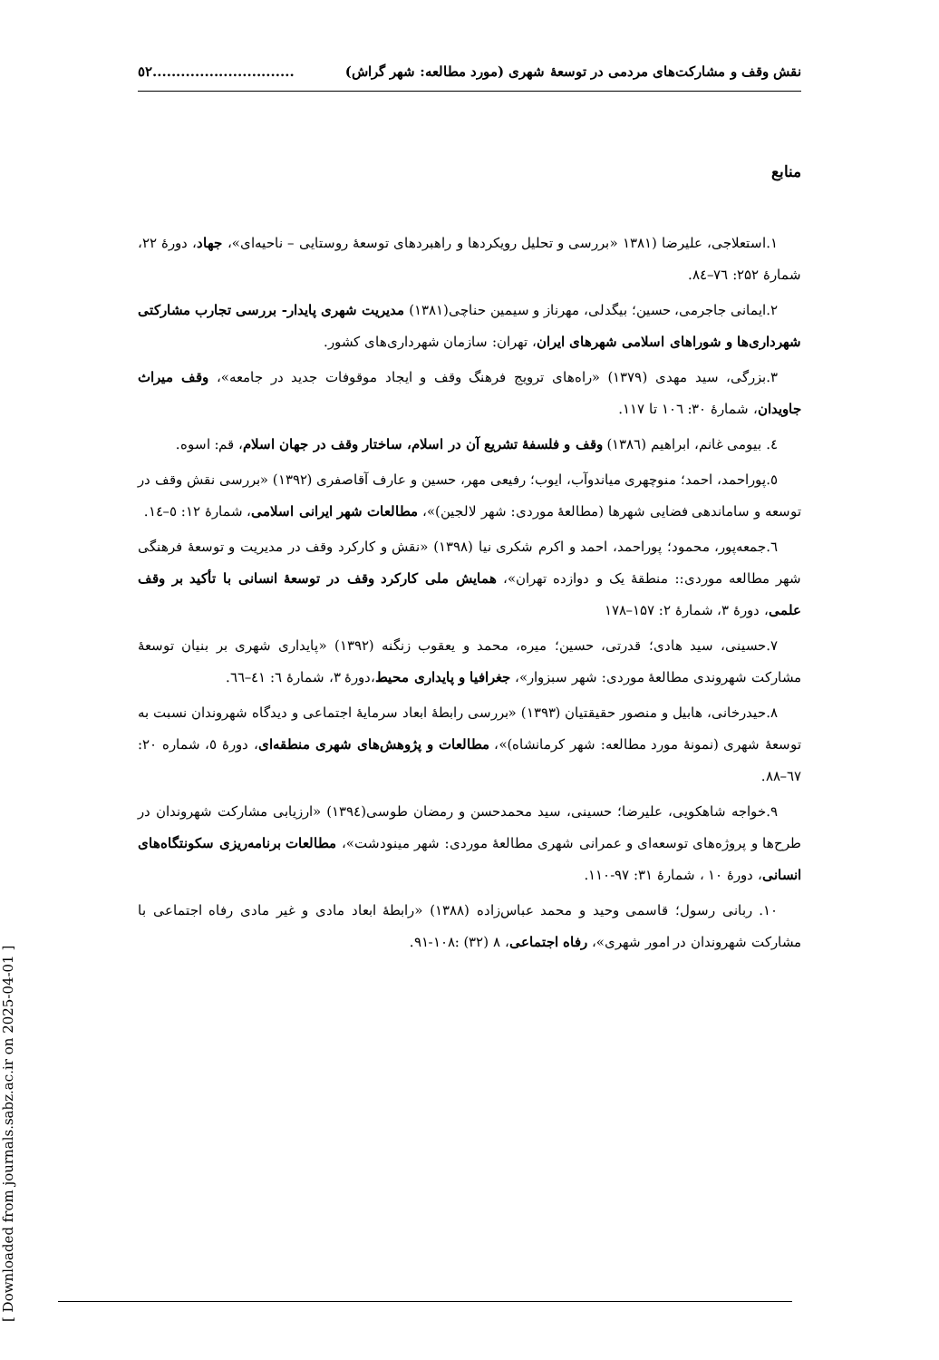[ Downloaded from journals.sabz.ac.ir on 2025-04-01 ]
نقش وقف و مشارکت‌های مردمی در توسعۀ شهری (مورد مطالعه: شهر گراش)..............................٥٢
منابع
۱.استعلاجی، علیرضا (۱۳۸۱ «بررسی و تحلیل رویکردها و راهبردهای توسعۀ روستایی – ناحیه‌ای»، جهاد، دورۀ ۲۲، شمارۀ ۲۵۲: ٧٦–٨٤.
۲.ایمانی جاجرمی، حسین؛ بیگدلی، مهرناز و سیمین حناچی(۱۳۸۱) مدیریت شهری پایدار- بررسی تجارب مشارکتی شهرداری‌ها و شوراهای اسلامی شهرهای ایران، تهران: سازمان شهرداری‌های کشور.
۳.بزرگی، سید مهدی (۱۳۷۹) «راه‌های ترویج فرهنگ وقف و ایجاد موقوفات جدید در جامعه»، وقف میراث جاویدان، شمارۀ ۳۰: ۱۰٦ تا ۱۱۷.
٤. بیومی غانم، ابراهیم (۱۳۸٦) وقف و فلسفۀ تشریع آن در اسلام، ساختار وقف در جهان اسلام، قم: اسوه.
٥.پوراحمد، احمد؛ منوچهری میاندوآب، ایوب؛ رفیعی مهر، حسین و عارف آقاصفری (۱۳۹۲) «بررسی نقش وقف در توسعه و ساماندهی فضایی شهرها (مطالعۀ موردی: شهر لالجین)»، مطالعات شهر ایرانی اسلامی، شمارۀ ۱۲: ٥–١٤.
٦.جمعه‌پور، محمود؛ پوراحمد، احمد و اکرم شکری نیا (۱۳۹۸) «نقش و کارکرد وقف در مدیریت و توسعۀ فرهنگی شهر مطالعه موردی:: منطقۀ یک و دوازده تهران»، همایش ملی کارکرد وقف در توسعۀ انسانی با تأکید بر وقف علمی، دورۀ ۳، شمارۀ ۲: ۱۵۷–۱۷۸
۷.حسینی، سید هادی؛ قدرتی، حسین؛ میره، محمد و یعقوب زنگنه (۱۳۹۲) «پایداری شهری بر بنیان توسعۀ مشارکت شهروندی مطالعۀ موردی: شهر سبزوار»، جغرافیا و پایداری محیط،دورۀ ۳، شمارۀ ٦: ٤١–٦٦.
۸.حیدرخانی، هابیل و منصور حقیقتیان (۱۳۹۳) «بررسی رابطۀ ابعاد سرمایۀ اجتماعی و دیدگاه شهروندان نسبت به توسعۀ شهری (نمونۀ مورد مطالعه: شهر کرمانشاه)»، مطالعات و پژوهش‌های شهری منطقه‌ای، دورۀ ٥، شماره ۲۰: ٦٧–۸۸.
۹.خواجه شاهکویی، علیرضا؛ حسینی، سید محمدحسن و رمضان طوسی(۱۳۹٤) «ارزیابی مشارکت شهروندان در طرح‌ها و پروژه‌های توسعه‌ای و عمرانی شهری مطالعۀ موردی: شهر مینودشت»، مطالعات برنامه‌ریزی سکونتگاه‌های انسانی، دورۀ ۱۰ ، شمارۀ ۳۱: ۹۷-۱۱۰.
۱۰. ربانی رسول؛ قاسمی وحید و محمد عباس‌زاده (۱۳۸۸) «رابطۀ ابعاد مادی و غیر مادی رفاه اجتماعی با مشارکت شهروندان در امور شهری»، رفاه اجتماعی، ۸ (۳۲) :۱۰۸-۹۱.